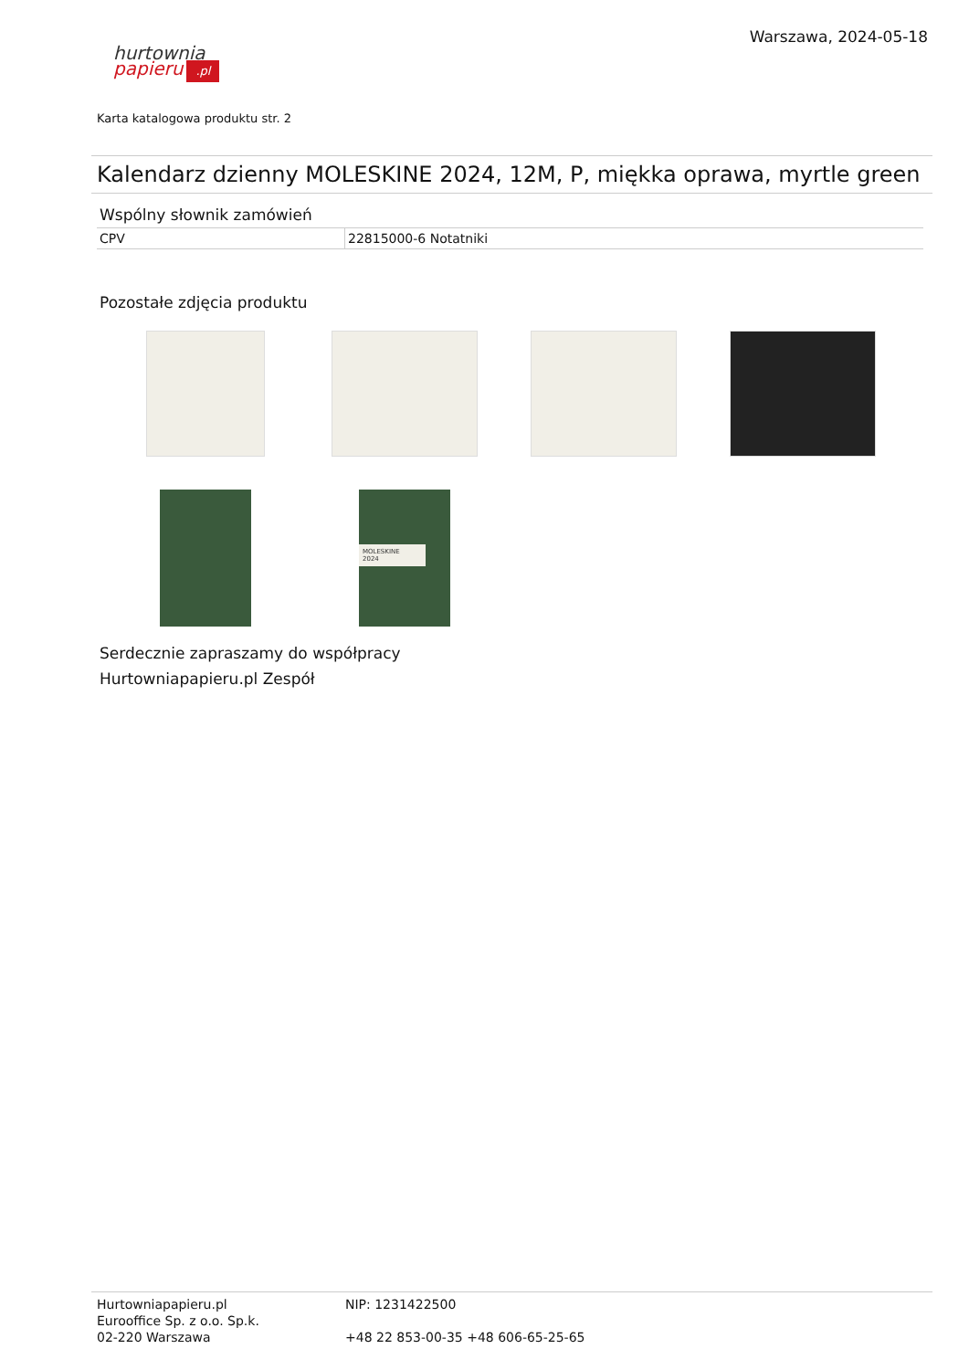Warszawa, 2024-05-18
hurtownia
papieru.pl
Karta katalogowa produktu str. 2
Kalendarz dzienny MOLESKINE 2024, 12M, P, miękka oprawa, myrtle green
Wspólny słownik zamówień
| CPV | 22815000-6 Notatniki |
Pozostałe zdjęcia produktu
MOLESKINE
2024
Serdecznie zapraszamy do współpracy
Hurtowniapapieru.pl Zespół
Hurtowniapapieru.pl
Eurooffice Sp. z o.o. Sp.k.
02-220 Warszawa
NIP: 1231422500
+48 22 853-00-35 +48 606-65-25-65